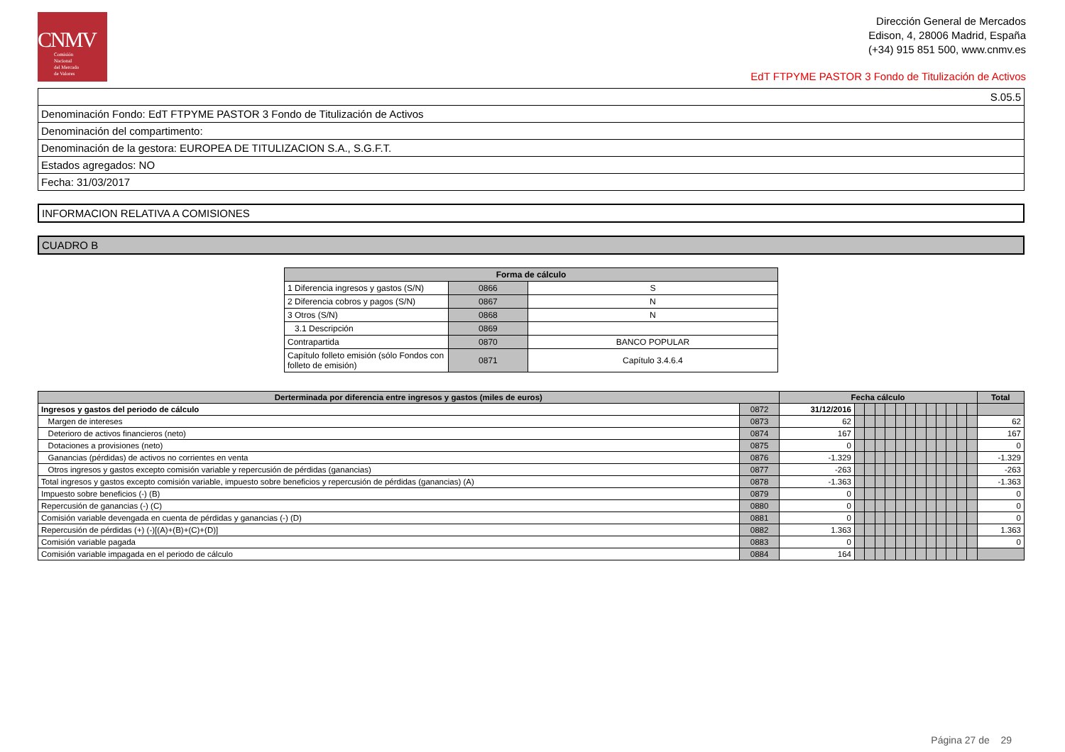CNMV
Comisión
Nacional
del Mercado
de Valores
Dirección General de Mercados
Edison, 4, 28006 Madrid, España
(+34) 915 851 500, www.cnmv.es
EdT FTPYME PASTOR 3 Fondo de Titulización de Activos
| S.05.5 |
| Denominación Fondo: EdT FTPYME PASTOR 3 Fondo de Titulización de Activos |
| Denominación del compartimento: |
| Denominación de la gestora: EUROPEA DE TITULIZACION S.A., S.G.F.T. |
| Estados agregados: NO |
| Fecha: 31/03/2017 |
| INFORMACION RELATIVA A COMISIONES |
| CUADRO B |
| Forma de cálculo | | |
| 1 Diferencia ingresos y gastos (S/N) | 0866 | S |
| 2 Diferencia cobros y pagos (S/N) | 0867 | N |
| 3 Otros (S/N) | 0868 | N |
| 3.1 Descripción | 0869 | |
| Contrapartida | 0870 | BANCO POPULAR |
| Capítulo folleto emisión (sólo Fondos con folleto de emisión) | 0871 | Capítulo 3.4.6.4 |
| Derterminada por diferencia entre ingresos y gastos (miles de euros) | | Fecha cálculo | | | | | | | | | | | | | Total |
| --- | --- | --- | --- | --- | --- | --- | --- | --- | --- | --- | --- | --- | --- | --- | --- |
| Ingresos y gastos del periodo de cálculo | 0872 | 31/12/2016 | | | | | | | | | | | | | |
| Margen de intereses | 0873 | 62 | | | | | | | | | | | | | 62 |
| Deterioro de activos financieros (neto) | 0874 | 167 | | | | | | | | | | | | | 167 |
| Dotaciones a provisiones (neto) | 0875 | 0 | | | | | | | | | | | | | 0 |
| Ganancias (pérdidas) de activos no corrientes en venta | 0876 | -1.329 | | | | | | | | | | | | | -1.329 |
| Otros ingresos y gastos excepto comisión variable y repercusión de pérdidas (ganancias) | 0877 | -263 | | | | | | | | | | | | | -263 |
| Total ingresos y gastos excepto comisión variable, impuesto sobre beneficios y repercusión de pérdidas (ganancias) (A) | 0878 | -1.363 | | | | | | | | | | | | | -1.363 |
| Impuesto sobre beneficios (-) (B) | 0879 | 0 | | | | | | | | | | | | | 0 |
| Repercusión de ganancias (-) (C) | 0880 | 0 | | | | | | | | | | | | | 0 |
| Comisión variable devengada en cuenta de pérdidas y ganancias (-) (D) | 0881 | 0 | | | | | | | | | | | | | 0 |
| Repercusión de pérdidas (+) (-)[(A)+(B)+(C)+(D)] | 0882 | 1.363 | | | | | | | | | | | | | 1.363 |
| Comisión variable pagada | 0883 | 0 | | | | | | | | | | | | | 0 |
| Comisión variable impagada en el periodo de cálculo | 0884 | 164 | | | | | | | | | | | | | |
Página 27 de 29